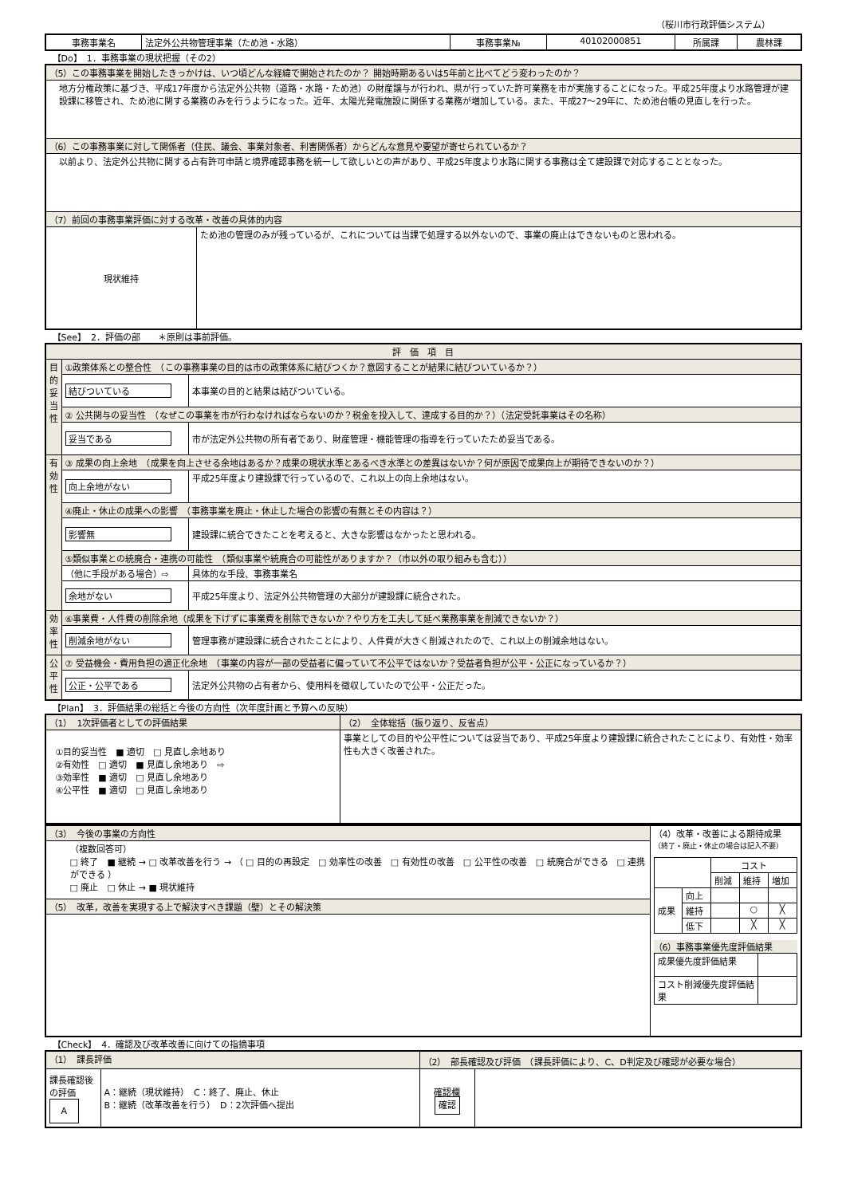（桜川市行政評価システム）
| 事務事業名 | 法定外公共物管理事業（ため池・水路） | 事務事業№ | 40102000851 | 所属課 | 農林課 |
【Do】　1．事務事業の現状把握（その2）
| （5）この事務事業を開始したきっかけは、いつ頃どんな経緯で開始されたのか？ 開始時期あるいは5年前と比べてどう変わったのか？ | |
| 地方分権政策に基づき、平成17年度から法定外公共物（道路・水路・ため池）の財産譲与が行われ、県が行っていた許可業務を市が実施することになった。平成25年度より水路管理が建設課に移管され、ため池に関する業務のみを行うようになった。近年、太陽光発電施設に関係する業務が増加している。また、平成27～29年に、ため池台帳の見直しを行った。 | |
| （6）この事務事業に対して関係者（住民、議会、事業対象者、利害関係者）からどんな意見や要望が寄せられているか？ | |
| 以前より、法定外公共物に関する占有許可申請と境界確認事務を統一して欲しいとの声があり、平成25年度より水路に関する事務は全て建設課で対応することとなった。 | |
| （7）前回の事務事業評価に対する改革・改善の具体的内容 | |
| 現状維持 | ため池の管理のみが残っているが、これについては当課で処理する以外ないので、事業の廃止はできないものと思われる。 |
【See】　2．評価の部　　＊原則は事前評価。
| 評 価 項 目 | | |
| 目的妥当性 | ①政策体系との整合性 （この事務事業の目的は市の政策体系に結びつくか？意図することが結果に結びついているか？） | |
| | 結びついている | 本事業の目的と結果は結びついている。 |
| | ② 公共関与の妥当性 （なぜこの事業を市が行わなければならないのか？税金を投入して、達成する目的か？）（法定受託事業はその名称） | |
| | 妥当である | 市が法定外公共物の所有者であり、財産管理・機能管理の指導を行っていたため妥当である。 |
| 有効性 | ③ 成果の向上余地 （成果を向上させる余地はあるか？成果の現状水準とあるべき水準との差異はないか？何が原因で成果向上が期待できないのか？） | |
| | 向上余地がない | 平成25年度より建設課で行っているので、これ以上の向上余地はない。 |
| | ④廃止・休止の成果への影響 （事務事業を廃止・休止した場合の影響の有無とその内容は？） | |
| | 影響無 | 建設課に統合できたことを考えると、大きな影響はなかったと思われる。 |
| | ⑤類似事業との統廃合・連携の可能性 （類似事業や統廃合の可能性がありますか？（市以外の取り組みも含む）） | |
| | （他に手段がある場合）⇨ | 具体的な手段、事務事業名 |
| | 余地がない | 平成25年度より、法定外公共物管理の大部分が建設課に統合された。 |
| 効率性 | ⑥事業費・人件費の削除余地（成果を下げずに事業費を削除できないか？やり方を工夫して延べ業務事業を削減できないか？） | |
| | 削減余地がない | 管理事務が建設課に統合されたことにより、人件費が大きく削減されたので、これ以上の削減余地はない。 |
| 公平性 | ⑦ 受益機会・費用負担の適正化余地 （事業の内容が一部の受益者に偏っていて不公平ではないか？受益者負担が公平・公正になっているか？） | |
| | 公正・公平である | 法定外公共物の占有者から、使用料を徴収していたので公平・公正だった。 |
【Plan】　3．評価結果の総括と今後の方向性（次年度計画と予算への反映）
| （1） 1次評価者としての評価結果 | （2） 全体総括（振り返り、反省点） |
| ①目的妥当性 ■ 適切 □ 見直し余地あり ②有効性 □ 適切 ■ 見直し余地あり ⇨ ③効率性 ■ 適切 □ 見直し余地あり ④公平性 ■ 適切 □ 見直し余地あり | 事業としての目的や公平性については妥当であり、平成25年度より建設課に統合されたことにより、有効性・効率性も大きく改善された。 |
| （3） 今後の事業の方向性 | （4）改革・改善による期待成果 （終了・廃止・休止の場合は記入不要） / / / コスト / / / / / / 削減 / 維持 / 増加 / / 成果 / 向上 / / / / / / 維持 / / ○ / ╳ / / / 低下 / / ╳ / ╳ / （6）事務事業優先度評価結果 / 成果優先度評価結果 / / / コスト削減優先度評価結果 / / |
| （複数回答可） □ 終了 ■ 継続 → □ 改革改善を行う → （ □ 目的の再設定 □ 効率性の改善 □ 有効性の改善 □ 公平性の改善 □ 統廃合ができる □ 連携ができる ） □ 廃止 □ 休止 → ■ 現状維持 | |
| （5） 改革，改善を実現する上で解決すべき課題（壁）とその解決策 | |
【Check】　4．確認及び改革改善に向けての指摘事項
| （1） 課長評価 | | （2） 部長確認及び評価 （課長評価により、C、D判定及び確認が必要な場合） | |
| 課長確認後の評価 A | A：継続（現状維持） C：終了、廃止、休止 B：継続（改革改善を行う） D：2次評価へ提出 | 確認欄 確認 | |